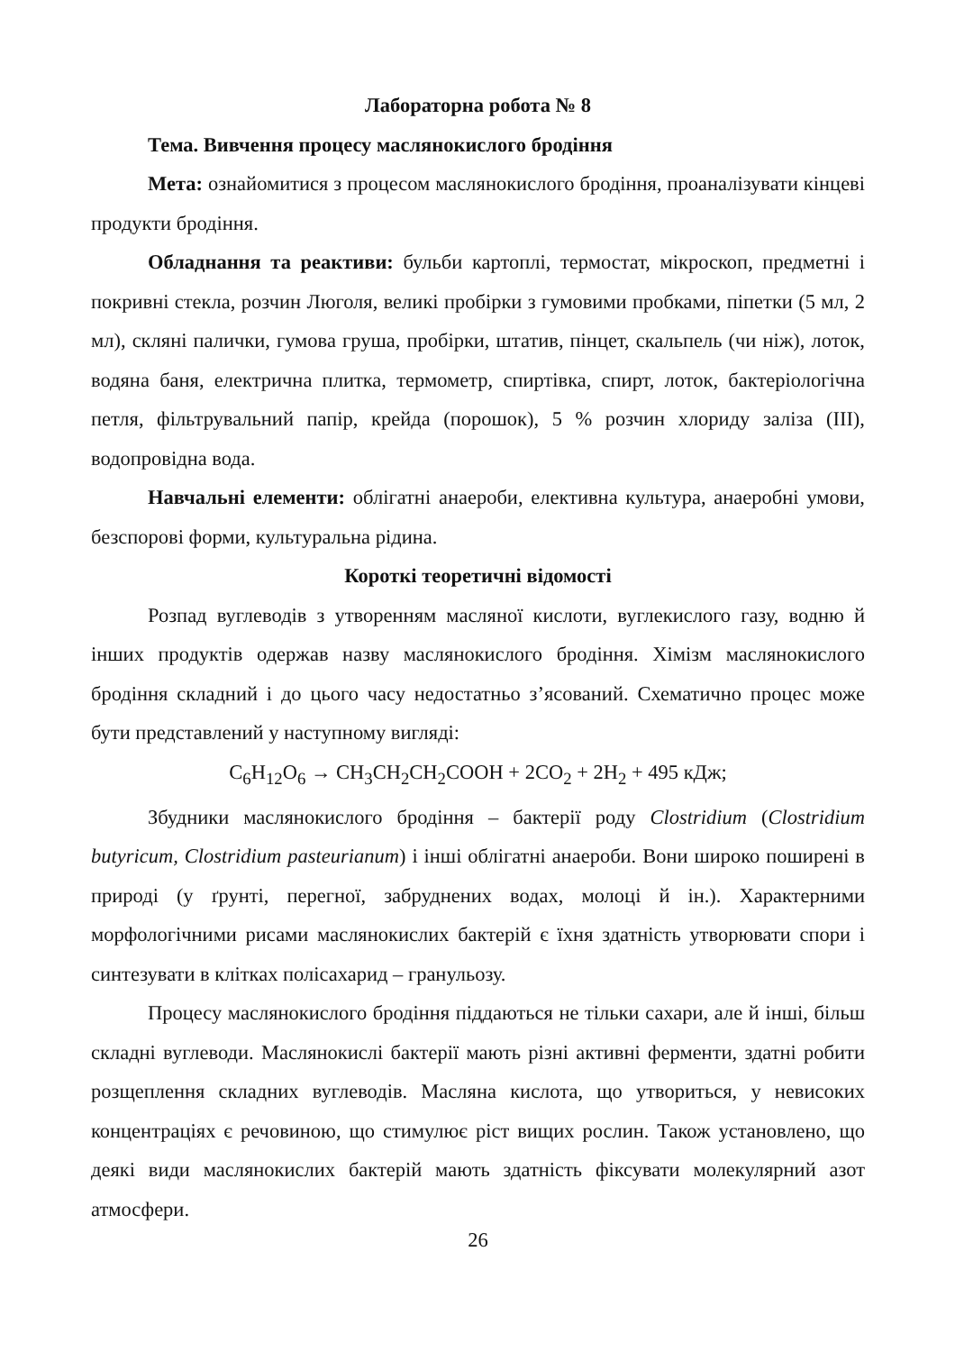Лабораторна робота № 8
Тема. Вивчення процесу маслянокислого бродіння
Мета: ознайомитися з процесом маслянокислого бродіння, проаналізувати кінцеві продукти бродіння.
Обладнання та реактиви: бульби картоплі, термостат, мікроскоп, предметні і покривні стекла, розчин Люголя, великі пробірки з гумовими пробками, піпетки (5 мл, 2 мл), скляні палички, гумова груша, пробірки, штатив, пінцет, скальпель (чи ніж), лоток, водяна баня, електрична плитка, термометр, спиртівка, спирт, лоток, бактеріологічна петля, фільтрувальний папір, крейда (порошок), 5 % розчин хлориду заліза (III), водопровідна вода.
Навчальні елементи: облігатні анаероби, елективна культура, анаеробні умови, безспорові форми, культуральна рідина.
Короткі теоретичні відомості
Розпад вуглеводів з утворенням масляної кислоти, вуглекислого газу, водню й інших продуктів одержав назву маслянокислого бродіння. Хімізм маслянокислого бродіння складний і до цього часу недостатньо з’ясований. Схематично процес може бути представлений у наступному вигляді:
C<sub>6</sub>H<sub>12</sub>O<sub>6</sub> → CH<sub>3</sub>CH<sub>2</sub>CH<sub>2</sub>COOH + 2CO<sub>2</sub> + 2H<sub>2</sub> + 495 кДж;
Збудники маслянокислого бродіння – бактерії роду Clostridium (Clostridium butyricum, Clostridium pasteurianum) і інші облігатні анаероби. Вони широко поширені в природі (у ґрунті, перегної, забруднених водах, молоці й ін.). Характерними морфологічними рисами маслянокислих бактерій є їхня здатність утворювати спори і синтезувати в клітках полісахарид – гранульозу.
Процесу маслянокислого бродіння піддаються не тільки сахари, але й інші, більш складні вуглеводи. Маслянокислі бактерії мають різні активні ферменти, здатні робити розщеплення складних вуглеводів. Масляна кислота, що утвориться, у невисоких концентраціях є речовиною, що стимулює ріст вищих рослин. Також установлено, що деякі види маслянокислих бактерій мають здатність фіксувати молекулярний азот атмосфери.
26